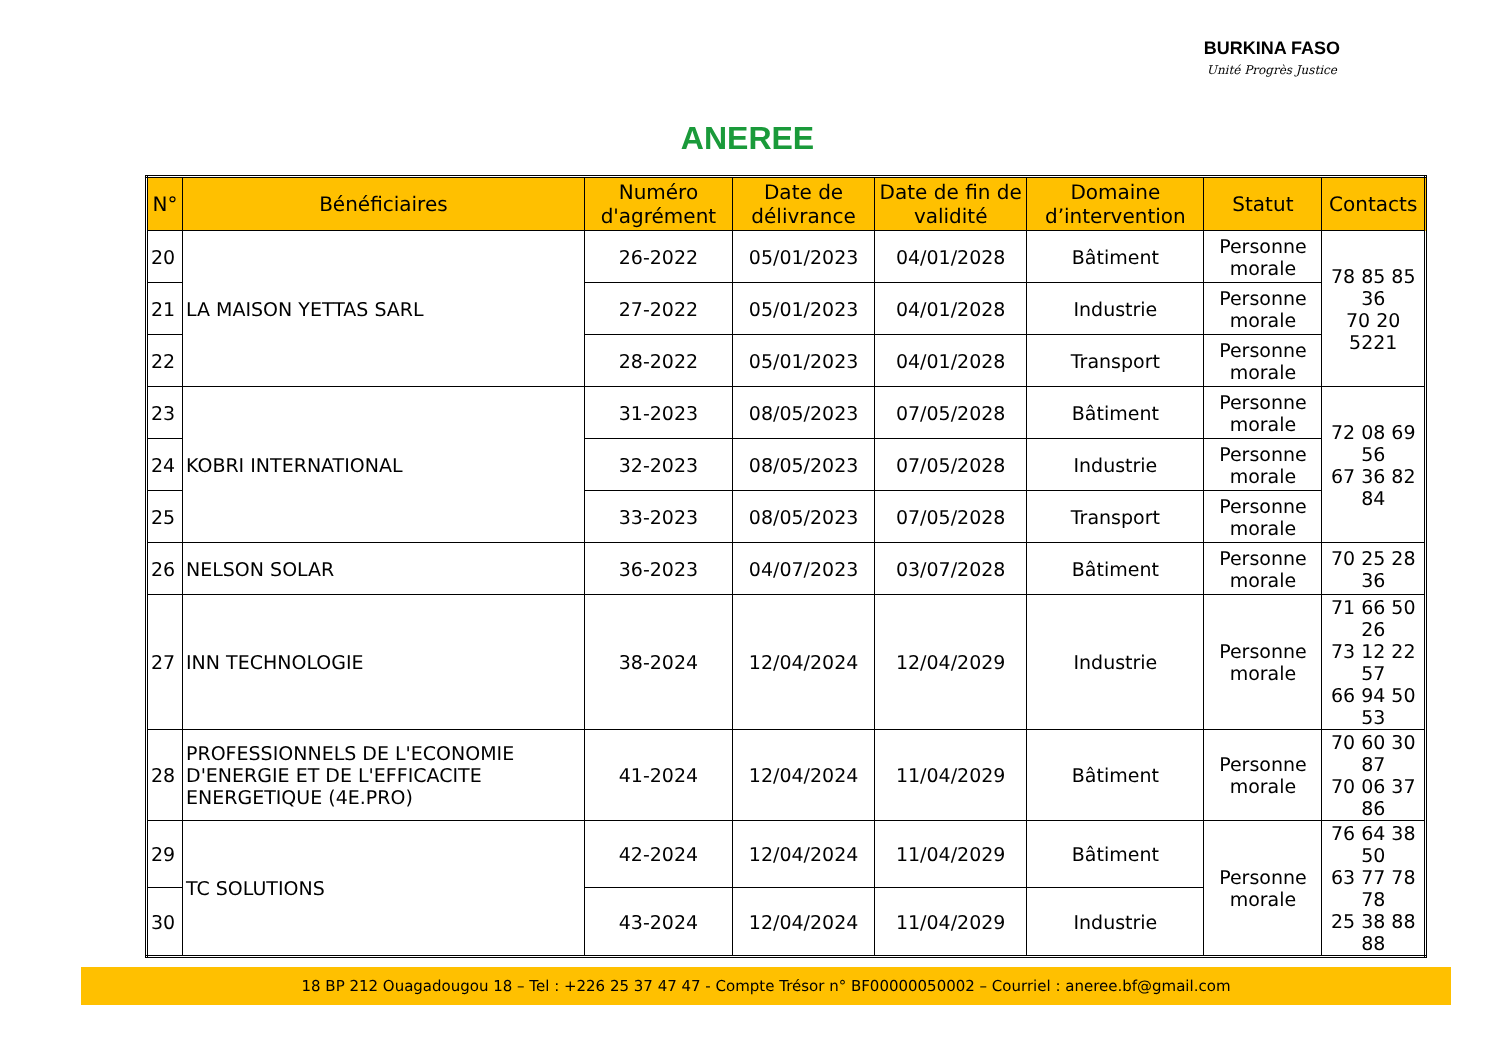ANEREE
BURKINA FASO
Unité Progrès Justice
| N° | Bénéficiaires | Numéro d'agrément | Date de délivrance | Date de fin de validité | Domaine d’intervention | Statut | Contacts |
| --- | --- | --- | --- | --- | --- | --- | --- |
| 20 | LA MAISON YETTAS SARL | 26-2022 | 05/01/2023 | 04/01/2028 | Bâtiment | Personne morale | 78 85 85 36 70 20 5221 |
| 21 | | 27-2022 | 05/01/2023 | 04/01/2028 | Industrie | Personne morale | |
| 22 | | 28-2022 | 05/01/2023 | 04/01/2028 | Transport | Personne morale | |
| 23 | KOBRI INTERNATIONAL | 31-2023 | 08/05/2023 | 07/05/2028 | Bâtiment | Personne morale | 72 08 69 56 67 36 82 84 |
| 24 | | 32-2023 | 08/05/2023 | 07/05/2028 | Industrie | Personne morale | |
| 25 | | 33-2023 | 08/05/2023 | 07/05/2028 | Transport | Personne morale | |
| 26 | NELSON SOLAR | 36-2023 | 04/07/2023 | 03/07/2028 | Bâtiment | Personne morale | 70 25 28 36 |
| 27 | INN TECHNOLOGIE | 38-2024 | 12/04/2024 | 12/04/2029 | Industrie | Personne morale | 71 66 50 26 73 12 22 57 66 94 50 53 |
| 28 | PROFESSIONNELS DE L'ECONOMIE D'ENERGIE ET DE L'EFFICACITE ENERGETIQUE (4E.PRO) | 41-2024 | 12/04/2024 | 11/04/2029 | Bâtiment | Personne morale | 70 60 30 87 70 06 37 86 |
| 29 | TC SOLUTIONS | 42-2024 | 12/04/2024 | 11/04/2029 | Bâtiment | Personne morale | 76 64 38 50 63 77 78 78 25 38 88 88 |
| 30 | | 43-2024 | 12/04/2024 | 11/04/2029 | Industrie | | |
18 BP 212 Ouagadougou 18 – Tel : +226 25 37 47 47 - Compte Trésor n° BF00000050002 – Courriel : aneree.bf@gmail.com